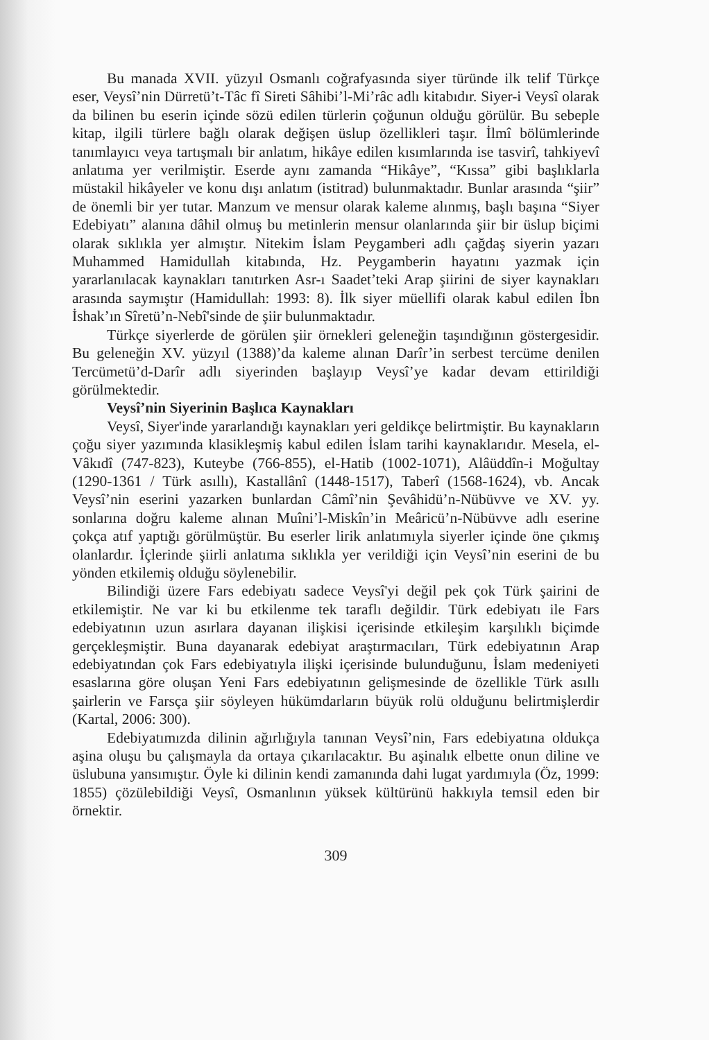Bu manada XVII. yüzyıl Osmanlı coğrafyasında siyer türünde ilk telif Türkçe eser, Veysî’nin Dürretü’t-Tâc fî Sireti Sâhibi’l-Mi’râc adlı kitabıdır. Siyer-i Veysî olarak da bilinen bu eserin içinde sözü edilen türlerin çoğunun olduğu görülür. Bu sebeple kitap, ilgili türlere bağlı olarak değişen üslup özellikleri taşır. İlmî bölümlerinde tanımlayıcı veya tartışmalı bir anlatım, hikâye edilen kısımlarında ise tasvirî, tahkiyevî anlatıma yer verilmiştir. Eserde aynı zamanda “Hikâye”, “Kıssa” gibi başlıklarla müstakil hikâyeler ve konu dışı anlatım (istitrad) bulunmaktadır. Bunlar arasında “şiir” de önemli bir yer tutar. Manzum ve mensur olarak kaleme alınmış, başlı başına “Siyer Edebiyatı” alanına dâhil olmuş bu metinlerin mensur olanlarında şiir bir üslup biçimi olarak sıklıkla yer almıştır. Nitekim İslam Peygamberi adlı çağdaş siyerin yazarı Muhammed Hamidullah kitabında, Hz. Peygamberin hayatını yazmak için yararlanılacak kaynakları tanıtırken Asr-ı Saadet’teki Arap şiirini de siyer kaynakları arasında saymıştır (Hamidullah: 1993: 8). İlk siyer müellifi olarak kabul edilen İbn İshak’ın Sîretü’n-Nebî'sinde de şiir bulunmaktadır.
Türkçe siyerlerde de görülen şiir örnekleri geleneğin taşındığının göstergesidir. Bu geleneğin XV. yüzyıl (1388)’da kaleme alınan Darîr’in serbest tercüme denilen Tercümetü’d-Darîr adlı siyerinden başlayıp Veysî’ye kadar devam ettirildiği görülmektedir.
Veysî’nin Siyerinin Başlıca Kaynakları
Veysî, Siyer'inde yararlandığı kaynakları yeri geldikçe belirtmiştir. Bu kaynakların çoğu siyer yazımında klasikleşmiş kabul edilen İslam tarihi kaynaklarıdır. Mesela, el-Vâkıdî (747-823), Kuteybe (766-855), el-Hatib (1002-1071), Alâüddîn-i Moğultay (1290-1361 / Türk asıllı), Kastallânî (1448-1517), Taberî (1568-1624), vb. Ancak Veysî’nin eserini yazarken bunlardan Câmî’nin Şevâhidü’n-Nübüvve ve XV. yy. sonlarına doğru kaleme alınan Muîni’l-Miskîn’in Meâricü’n-Nübüvve adlı eserine çokça atıf yaptığı görülmüştür. Bu eserler lirik anlatımıyla siyerler içinde öne çıkmış olanlardır. İçlerinde şiirli anlatıma sıklıkla yer verildiği için Veysî’nin eserini de bu yönden etkilemiş olduğu söylenebilir.
Bilindiği üzere Fars edebiyatı sadece Veysî'yi değil pek çok Türk şairini de etkilemiştir. Ne var ki bu etkilenme tek taraflı değildir. Türk edebiyatı ile Fars edebiyatının uzun asırlara dayanan ilişkisi içerisinde etkileşim karşılıklı biçimde gerçekleşmiştir. Buna dayanarak edebiyat araştırmacıları, Türk edebiyatının Arap edebiyatından çok Fars edebiyatıyla ilişki içerisinde bulunduğunu, İslam medeniyeti esaslarına göre oluşan Yeni Fars edebiyatının gelişmesinde de özellikle Türk asıllı şairlerin ve Farsça şiir söyleyen hükümdarların büyük rolü olduğunu belirtmişlerdir (Kartal, 2006: 300).
Edebiyatımızda dilinin ağırlığıyla tanınan Veysî’nin, Fars edebiyatına oldukça aşina oluşu bu çalışmayla da ortaya çıkarılacaktır. Bu aşinalık elbette onun diline ve üslubuna yansımıştır. Öyle ki dilinin kendi zamanında dahi lugat yardımıyla (Öz, 1999: 1855) çözülebildiği Veysî, Osmanlının yüksek kültürünü hakkıyla temsil eden bir örnektir.
309